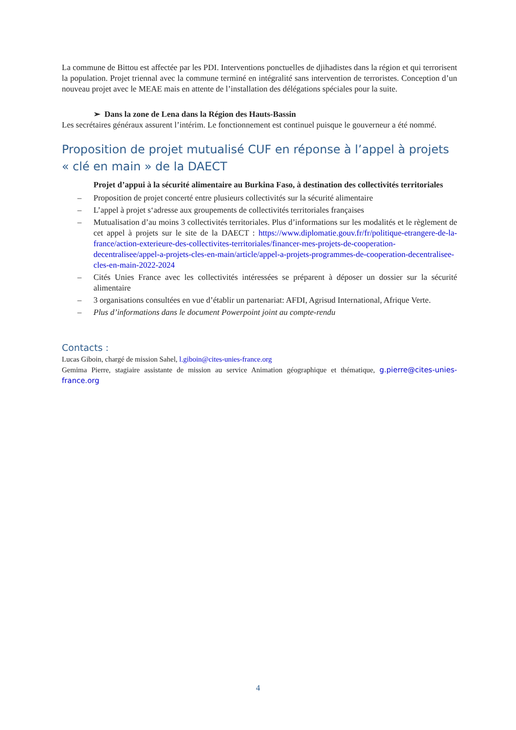La commune de Bittou est affectée par les PDI. Interventions ponctuelles de djihadistes dans la région et qui terrorisent la population. Projet triennal avec la commune terminé en intégralité sans intervention de terroristes. Conception d’un nouveau projet avec le MEAE mais en attente de l’installation des délégations spéciales pour la suite.
➢ Dans la zone de Lena dans la Région des Hauts-Bassin
Les secrétaires généraux assurent l’intérim. Le fonctionnement est continuel puisque le gouverneur a été nommé.
Proposition de projet mutualisé CUF en réponse à l’appel à projets « clé en main » de la DAECT
Projet d’appui à la sécurité alimentaire au Burkina Faso, à destination des collectivités territoriales
– Proposition de projet concerté entre plusieurs collectivités sur la sécurité alimentaire
– L’appel à projet s‘adresse aux groupements de collectivités territoriales françaises
– Mutualisation d’au moins 3 collectivités territoriales. Plus d’informations sur les modalités et le règlement de cet appel à projets sur le site de la DAECT : https://www.diplomatie.gouv.fr/fr/politique-etrangere-de-la-france/action-exterieure-des-collectivites-territoriales/financer-mes-projets-de-cooperation-decentralisee/appel-a-projets-cles-en-main/article/appel-a-projets-programmes-de-cooperation-decentralisee-cles-en-main-2022-2024
– Cités Unies France avec les collectivités intéressées se préparent à déposer un dossier sur la sécurité alimentaire
– 3 organisations consultées en vue d’établir un partenariat: AFDI, Agrisud International, Afrique Verte.
– Plus d’informations dans le document Powerpoint joint au compte-rendu
Contacts :
Lucas Giboin, chargé de mission Sahel, l.giboin@cites-unies-france.org
Gemima Pierre, stagiaire assistante de mission au service Animation géographique et thématique, g.pierre@cites-unies-france.org
4